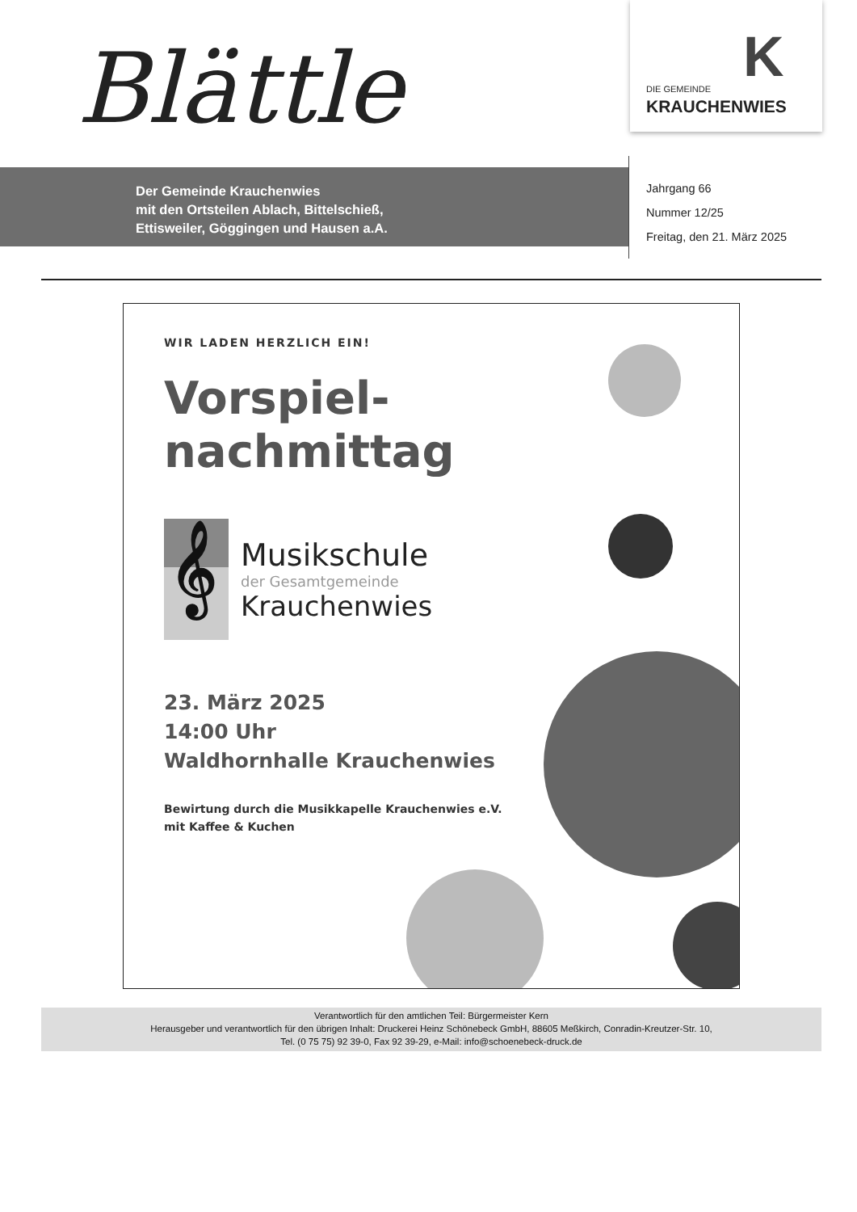Der Gemeinde Krauchenwies
mit den Ortsteilen Ablach, Bittelschieß,
Ettisweiler, Göggingen und Hausen a.A.
Blättle
K
DIE GEMEINDE
KRAUCHENWIES
Jahrgang 66
Nummer 12/25
Freitag, den 21. März 2025
WIR LADEN HERZLICH EIN!
Vorspiel-
nachmittag
𝄞
Musikschule
der Gesamtgemeinde
Krauchenwies
23. März 2025
14:00 Uhr
Waldhornhalle Krauchenwies
Bewirtung durch die Musikkapelle Krauchenwies e.V.
mit Kaffee & Kuchen
Verantwortlich für den amtlichen Teil: Bürgermeister Kern
Herausgeber und verantwortlich für den übrigen Inhalt: Druckerei Heinz Schönebeck GmbH, 88605 Meßkirch, Conradin-Kreutzer-Str. 10,
Tel. (0 75 75) 92 39-0, Fax 92 39-29, e-Mail: info@schoenebeck-druck.de